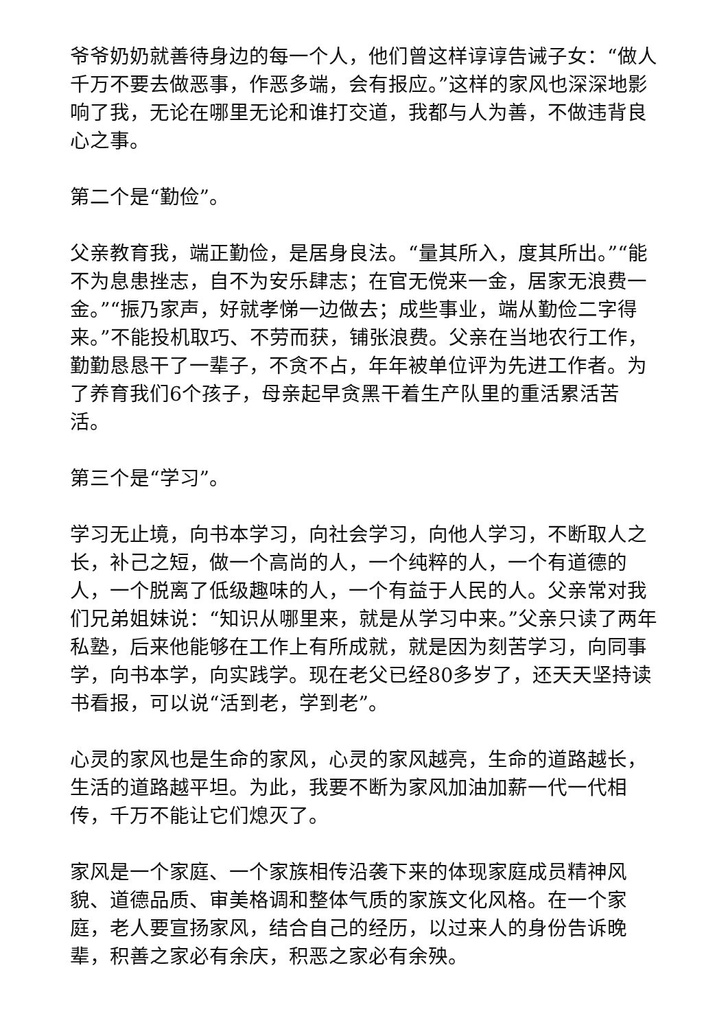爷爷奶奶就善待身边的每一个人，他们曾这样谆谆告诫子女：“做人千万不要去做恶事，作恶多端，会有报应。”这样的家风也深深地影响了我，无论在哪里无论和谁打交道，我都与人为善，不做违背良心之事。
第二个是“勤俭”。
父亲教育我，端正勤俭，是居身良法。“量其所入，度其所出。”“能不为息患挫志，自不为安乐肆志；在官无傥来一金，居家无浪费一金。”“振乃家声，好就孝悌一边做去；成些事业，端从勤俭二字得来。”不能投机取巧、不劳而获，铺张浪费。父亲在当地农行工作，勤勤恳恳干了一辈子，不贪不占，年年被单位评为先进工作者。为了养育我们6个孩子，母亲起早贪黑干着生产队里的重活累活苦活。
第三个是“学习”。
学习无止境，向书本学习，向社会学习，向他人学习，不断取人之长，补己之短，做一个高尚的人，一个纯粹的人，一个有道德的人，一个脱离了低级趣味的人，一个有益于人民的人。父亲常对我们兄弟姐妹说：“知识从哪里来，就是从学习中来。”父亲只读了两年私塾，后来他能够在工作上有所成就，就是因为刻苦学习，向同事学，向书本学，向实践学。现在老父已经80多岁了，还天天坚持读书看报，可以说“活到老，学到老”。
心灵的家风也是生命的家风，心灵的家风越亮，生命的道路越长，生活的道路越平坦。为此，我要不断为家风加油加薪一代一代相传，千万不能让它们熄灭了。
家风是一个家庭、一个家族相传沿袭下来的体现家庭成员精神风貌、道德品质、审美格调和整体气质的家族文化风格。在一个家庭，老人要宣扬家风，结合自己的经历，以过来人的身份告诉晚辈，积善之家必有余庆，积恶之家必有余殃。